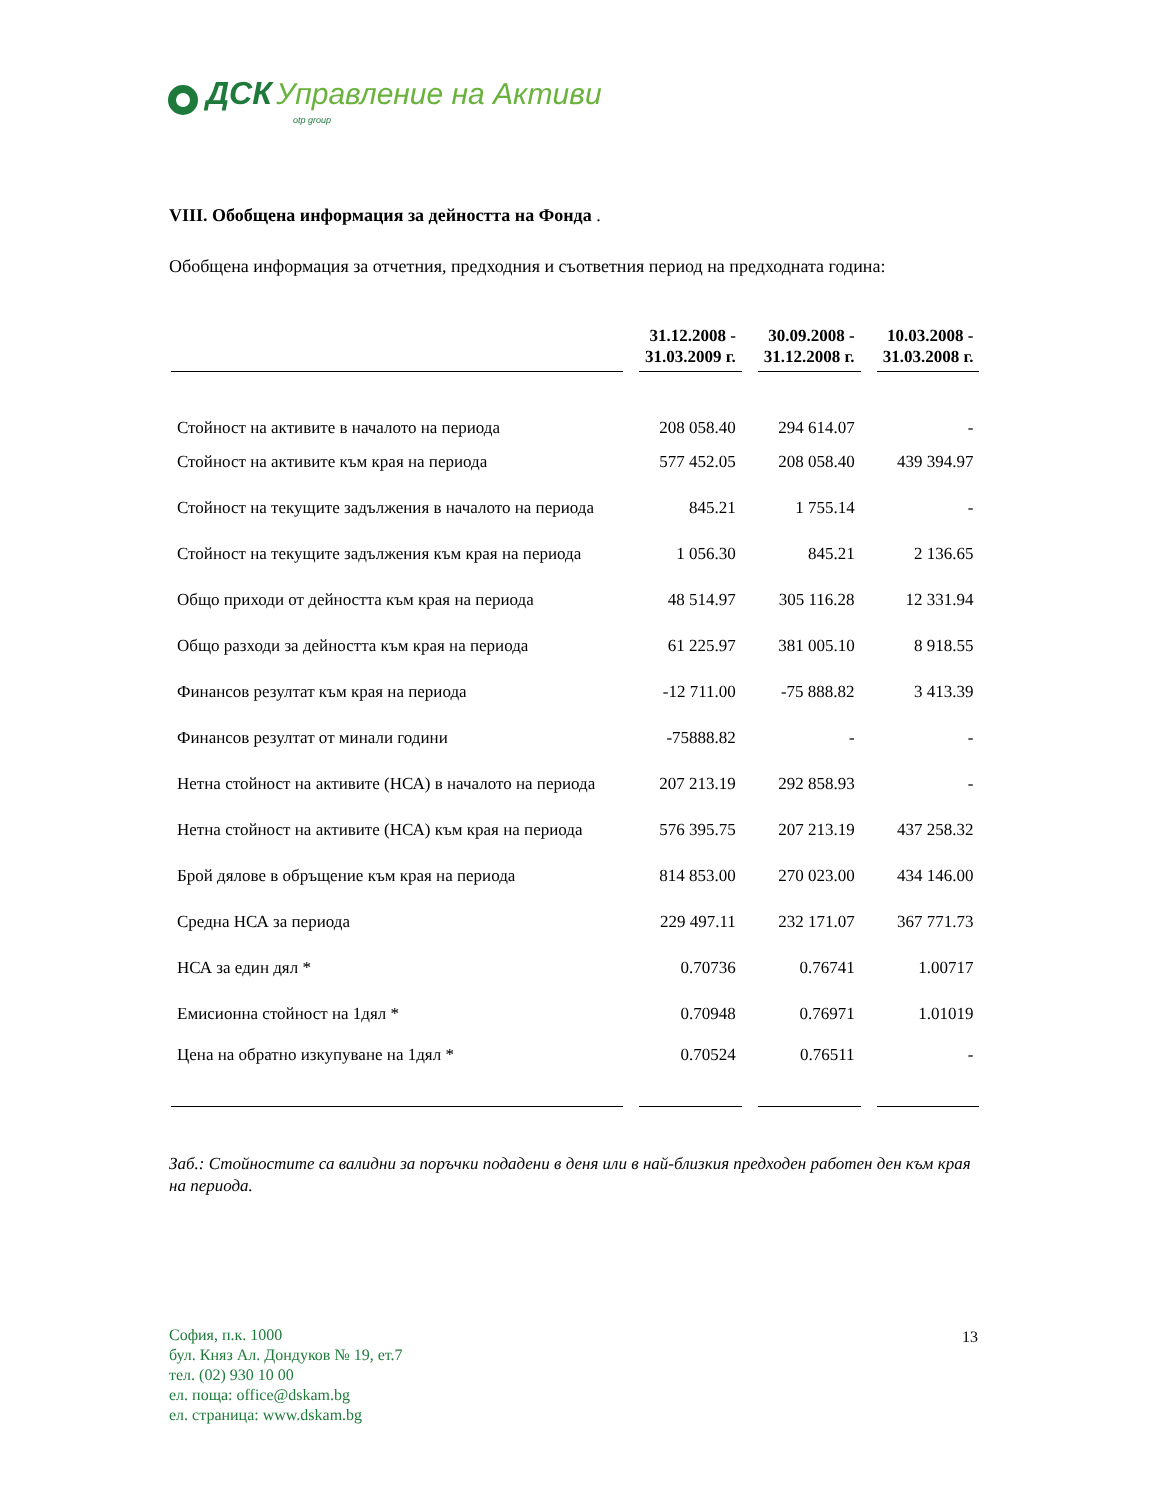ДСК Управление на Активи
otp group
VIII. Обобщена информация за дейността на Фонда .
Обобщена информация за отчетния, предходния и съответния период на предходната година:
| | 31.12.2008 - 31.03.2009 г. | 30.09.2008 - 31.12.2008 г. | 10.03.2008 - 31.03.2008 г. |
| --- | --- | --- | --- |
| Стойност на активите в началото на периода | 208 058.40 | 294 614.07 | - |
| Стойност на активите към края на периода | 577 452.05 | 208 058.40 | 439 394.97 |
| Стойност на текущите задължения в началото на периода | 845.21 | 1 755.14 | - |
| Стойност на текущите задължения към края на периода | 1 056.30 | 845.21 | 2 136.65 |
| Общо приходи от дейността към края на периода | 48 514.97 | 305 116.28 | 12 331.94 |
| Общо разходи за дейността към края на периода | 61 225.97 | 381 005.10 | 8 918.55 |
| Финансов резултат към края на периода | -12 711.00 | -75 888.82 | 3 413.39 |
| Финансов резултат от минали години | -75888.82 | - | - |
| Нетна стойност на активите (НСА) в началото на периода | 207 213.19 | 292 858.93 | - |
| Нетна стойност на активите (НСА) към края на периода | 576 395.75 | 207 213.19 | 437 258.32 |
| Брой дялове в обръщение към края на периода | 814 853.00 | 270 023.00 | 434 146.00 |
| Средна НСА за периода | 229 497.11 | 232 171.07 | 367 771.73 |
| НСА за един дял * | 0.70736 | 0.76741 | 1.00717 |
| Емисионна стойност на 1дял * | 0.70948 | 0.76971 | 1.01019 |
| Цена на обратно изкупуване на 1дял * | 0.70524 | 0.76511 | - |
Заб.: Стойностите са валидни за поръчки подадени в деня или в най-близкия предходен работен ден към края на периода.
София, п.к. 1000
бул. Княз Ал. Дондуков № 19, ет.7
тел. (02) 930 10 00
ел. поща: office@dskam.bg
ел. страница: www.dskam.bg
13